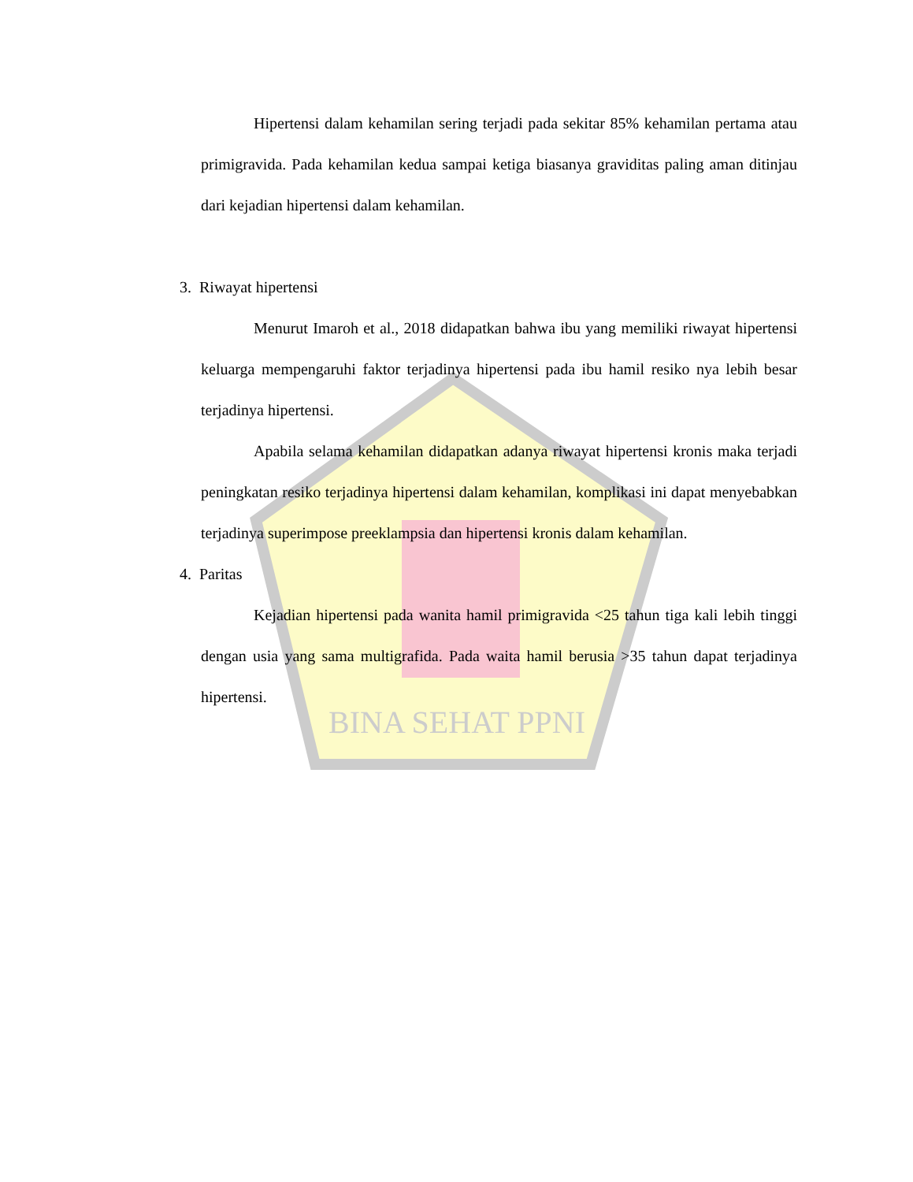BINA SEHAT PPNI
Hipertensi dalam kehamilan sering terjadi pada sekitar 85% kehamilan pertama atau primigravida. Pada kehamilan kedua sampai ketiga biasanya graviditas paling aman ditinjau dari kejadian hipertensi dalam kehamilan.
3. Riwayat hipertensi
Menurut Imaroh et al., 2018 didapatkan bahwa ibu yang memiliki riwayat hipertensi keluarga mempengaruhi faktor terjadinya hipertensi pada ibu hamil resiko nya lebih besar terjadinya hipertensi.
Apabila selama kehamilan didapatkan adanya riwayat hipertensi kronis maka terjadi peningkatan resiko terjadinya hipertensi dalam kehamilan, komplikasi ini dapat menyebabkan terjadinya superimpose preeklampsia dan hipertensi kronis dalam kehamilan.
4. Paritas
Kejadian hipertensi pada wanita hamil primigravida <25 tahun tiga kali lebih tinggi dengan usia yang sama multigrafida. Pada waita hamil berusia >35 tahun dapat terjadinya hipertensi.